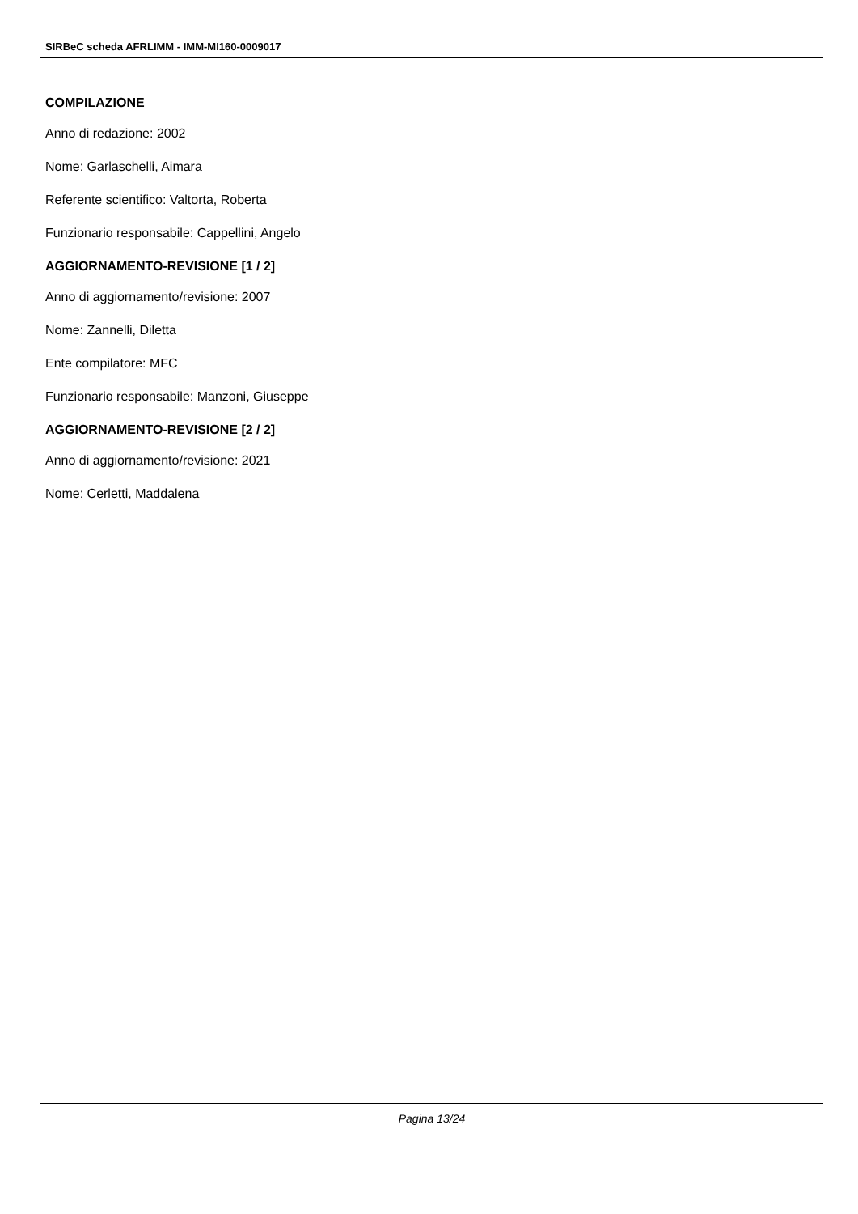SIRBeC scheda AFRLIMM - IMM-MI160-0009017
COMPILAZIONE
Anno di redazione: 2002
Nome: Garlaschelli, Aimara
Referente scientifico: Valtorta, Roberta
Funzionario responsabile: Cappellini, Angelo
AGGIORNAMENTO-REVISIONE [1 / 2]
Anno di aggiornamento/revisione: 2007
Nome: Zannelli, Diletta
Ente compilatore: MFC
Funzionario responsabile: Manzoni, Giuseppe
AGGIORNAMENTO-REVISIONE [2 / 2]
Anno di aggiornamento/revisione: 2021
Nome: Cerletti, Maddalena
Pagina 13/24